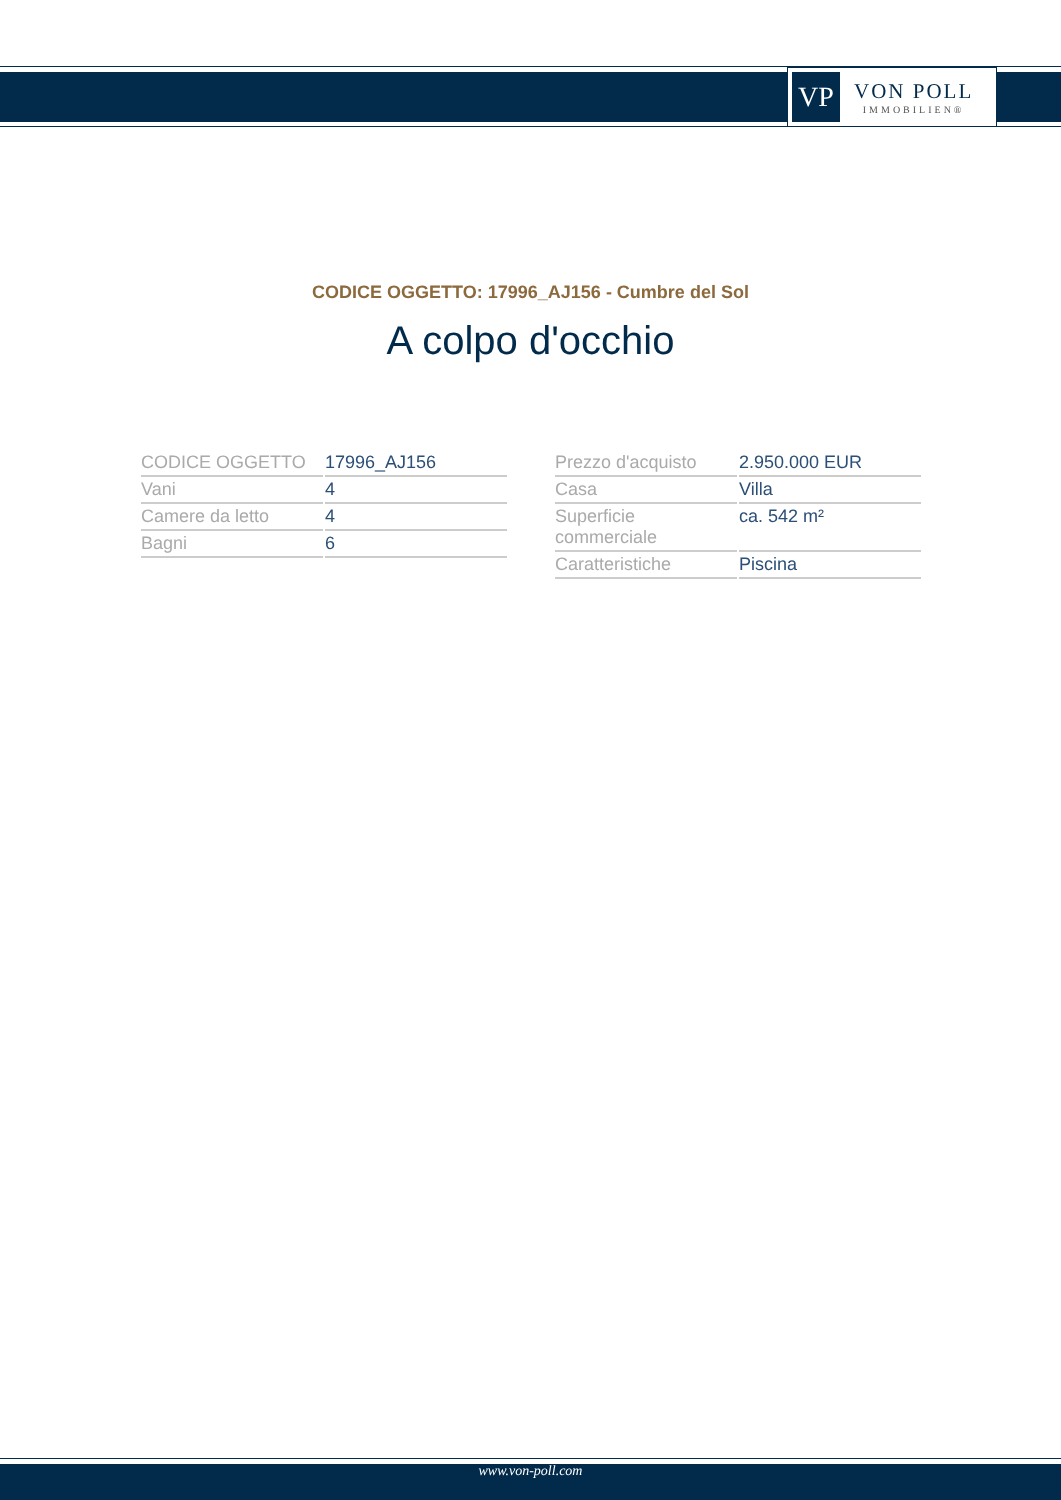VP
VON POLL
IMMOBILIEN®
CODICE OGGETTO: 17996_AJ156 - Cumbre del Sol
A colpo d'occhio
| CODICE OGGETTO | 17996_AJ156 |
| Vani | 4 |
| Camere da letto | 4 |
| Bagni | 6 |
| Prezzo d'acquisto | 2.950.000 EUR |
| Casa | Villa |
| Superficie commerciale | ca. 542 m² |
| Caratteristiche | Piscina |
www.von-poll.com